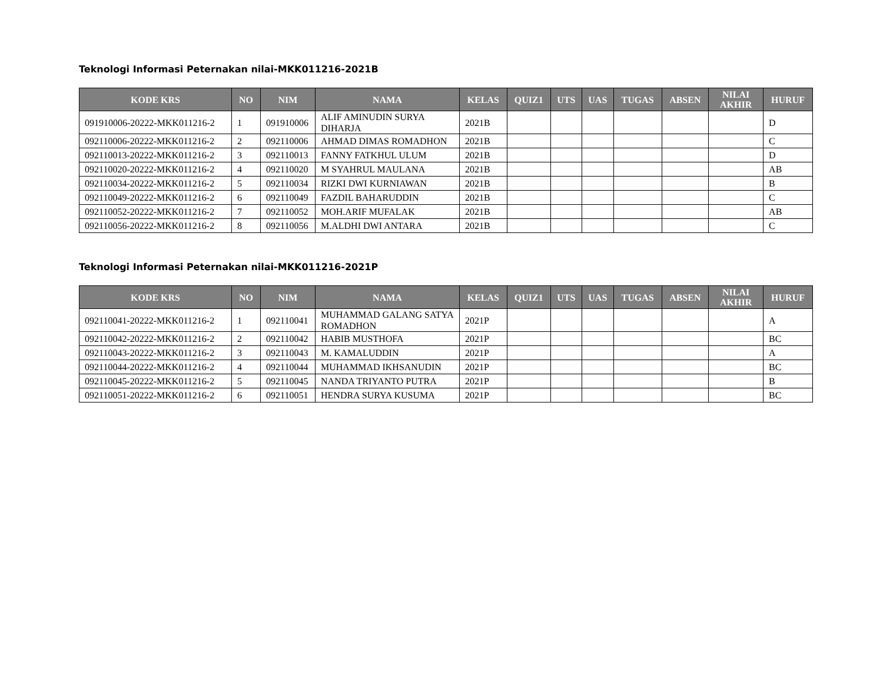Teknologi Informasi Peternakan nilai-MKK011216-2021B
| KODE KRS | NO | NIM | NAMA | KELAS | QUIZ1 | UTS | UAS | TUGAS | ABSEN | NILAI AKHIR | HURUF |
| --- | --- | --- | --- | --- | --- | --- | --- | --- | --- | --- | --- |
| 091910006-20222-MKK011216-2 | 1 | 091910006 | ALIF AMINUDIN SURYA DIHARJA | 2021B | | | | | | | D |
| 092110006-20222-MKK011216-2 | 2 | 092110006 | AHMAD DIMAS ROMADHON | 2021B | | | | | | | C |
| 092110013-20222-MKK011216-2 | 3 | 092110013 | FANNY FATKHUL ULUM | 2021B | | | | | | | D |
| 092110020-20222-MKK011216-2 | 4 | 092110020 | M SYAHRUL MAULANA | 2021B | | | | | | | AB |
| 092110034-20222-MKK011216-2 | 5 | 092110034 | RIZKI DWI KURNIAWAN | 2021B | | | | | | | B |
| 092110049-20222-MKK011216-2 | 6 | 092110049 | FAZDIL BAHARUDDIN | 2021B | | | | | | | C |
| 092110052-20222-MKK011216-2 | 7 | 092110052 | MOH.ARIF MUFALAK | 2021B | | | | | | | AB |
| 092110056-20222-MKK011216-2 | 8 | 092110056 | M.ALDHI DWI ANTARA | 2021B | | | | | | | C |
Teknologi Informasi Peternakan nilai-MKK011216-2021P
| KODE KRS | NO | NIM | NAMA | KELAS | QUIZ1 | UTS | UAS | TUGAS | ABSEN | NILAI AKHIR | HURUF |
| --- | --- | --- | --- | --- | --- | --- | --- | --- | --- | --- | --- |
| 092110041-20222-MKK011216-2 | 1 | 092110041 | MUHAMMAD GALANG SATYA ROMADHON | 2021P | | | | | | | A |
| 092110042-20222-MKK011216-2 | 2 | 092110042 | HABIB MUSTHOFA | 2021P | | | | | | | BC |
| 092110043-20222-MKK011216-2 | 3 | 092110043 | M. KAMALUDDIN | 2021P | | | | | | | A |
| 092110044-20222-MKK011216-2 | 4 | 092110044 | MUHAMMAD IKHSANUDIN | 2021P | | | | | | | BC |
| 092110045-20222-MKK011216-2 | 5 | 092110045 | NANDA TRIYANTO PUTRA | 2021P | | | | | | | B |
| 092110051-20222-MKK011216-2 | 6 | 092110051 | HENDRA SURYA KUSUMA | 2021P | | | | | | | BC |